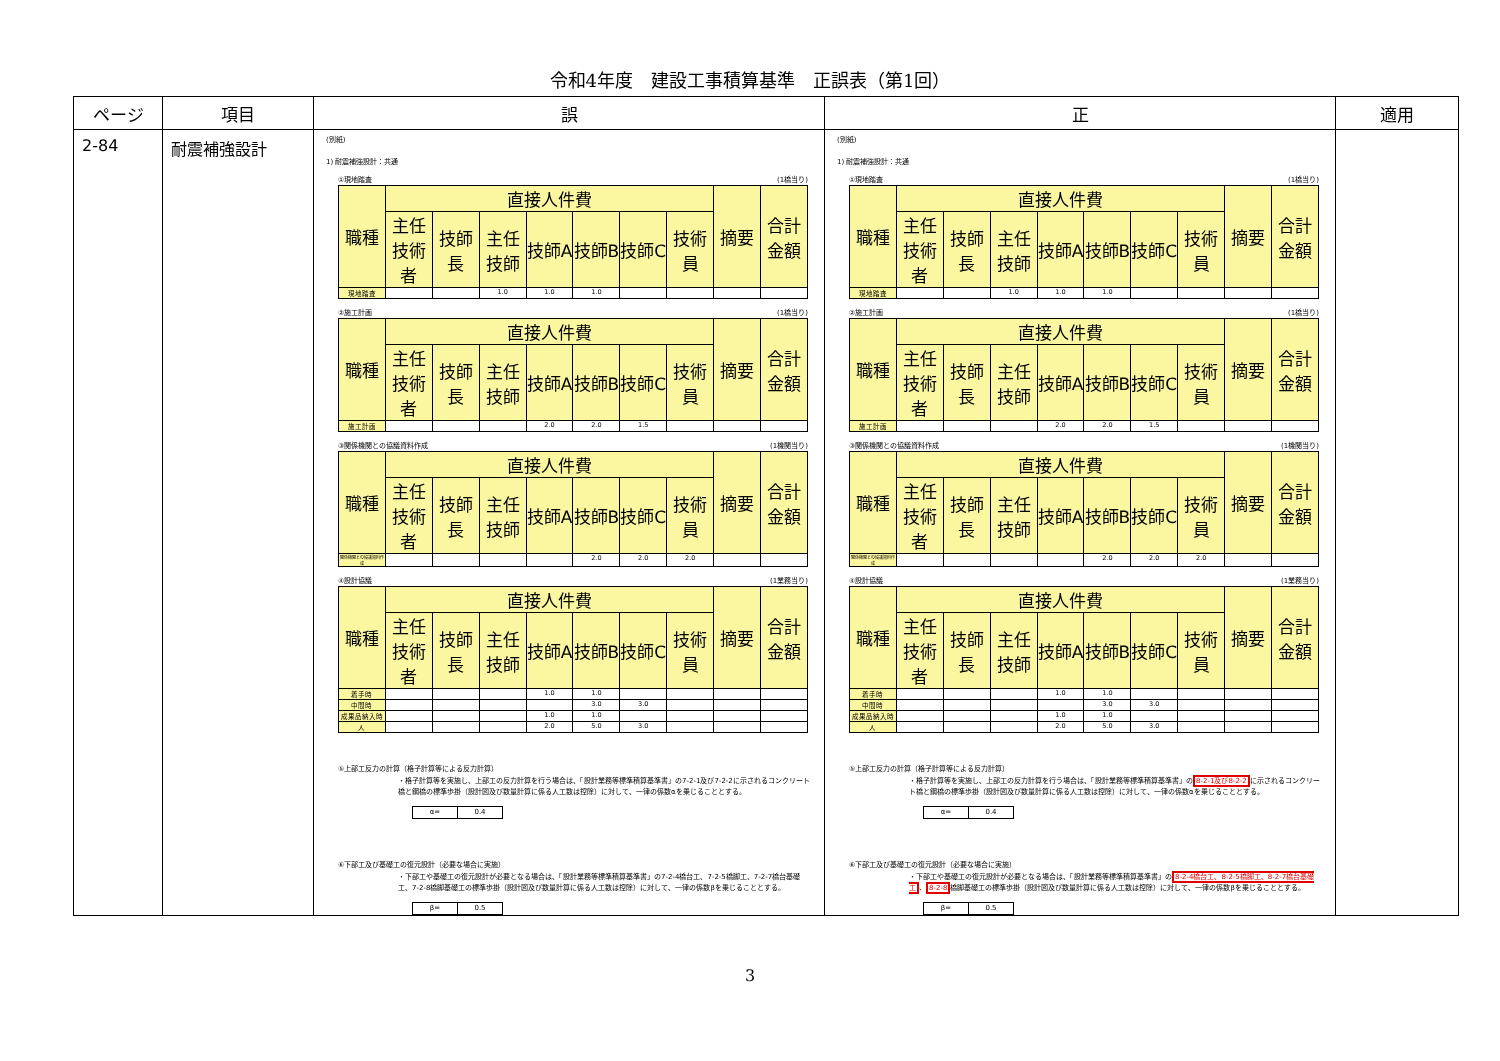令和4年度　建設工事積算基準　正誤表（第1回）
| ページ | 項目 | 誤 | 正 | 適用 |
| --- | --- | --- | --- | --- |
| 2-84 | 耐震補強設計 | (別紙) 1) 耐震補強設計：共通 ①現地踏査 (1橋当り) / 職種 / 直接人件費 / / / / / / / 摘要 / 合計金額 / / --- / --- / --- / --- / --- / --- / --- / --- / --- / --- / / / 主任技術者 / 技師長 / 主任技師 / 技師A / 技師B / 技師C / 技術員 / / / / 現地踏査 / / / 1.0 / 1.0 / 1.0 / / / / / ②施工計画 (1橋当り) / 職種 / 直接人件費 / / / / / / / 摘要 / 合計金額 / / --- / --- / --- / --- / --- / --- / --- / --- / --- / --- / / / 主任技術者 / 技師長 / 主任技師 / 技師A / 技師B / 技師C / 技術員 / / / / 施工計画 / / / / 2.0 / 2.0 / 1.5 / / / / ③関係機関との協議資料作成 (1機関当り) / 職種 / 直接人件費 / / / / / / / 摘要 / 合計金額 / / --- / --- / --- / --- / --- / --- / --- / --- / --- / --- / / / 主任技術者 / 技師長 / 主任技師 / 技師A / 技師B / 技師C / 技術員 / / / / 関係機関との協議資料作成 / / / / / 2.0 / 2.0 / 2.0 / / / ④設計協議 (1業務当り) / 職種 / 直接人件費 / / / / / / / 摘要 / 合計金額 / / --- / --- / --- / --- / --- / --- / --- / --- / --- / --- / / / 主任技術者 / 技師長 / 主任技師 / 技師A / 技師B / 技師C / 技術員 / / / / 着手時 / / / / 1.0 / 1.0 / / / / / / 中間時 / / / / / 3.0 / 3.0 / / / / / 成果品納入時 / / / / 1.0 / 1.0 / / / / / / 人 / / / / 2.0 / 5.0 / 3.0 / / / / ⑤上部工反力の計算（格子計算等による反力計算） ・格子計算等を実施し、上部工の反力計算を行う場合は、「設計業務等標準積算基準書」の7-2-1及び7-2-2に示されるコンクリート橋と鋼橋の標準歩掛（設計図及び数量計算に係る人工数は控除）に対して、一律の係数αを乗じることとする。 / α= / 0.4 / ⑥下部工及び基礎工の復元設計（必要な場合に実施） ・下部工や基礎工の復元設計が必要となる場合は、「設計業務等標準積算基準書」の7-2-4橋台工、7-2-5橋脚工、7-2-7橋台基礎工、7-2-8橋脚基礎工の標準歩掛（設計図及び数量計算に係る人工数は控除）に対して、一律の係数βを乗じることとする。 / β= / 0.5 / | (別紙) 1) 耐震補強設計：共通 ①現地踏査 (1橋当り) / 職種 / 直接人件費 / / / / / / / 摘要 / 合計金額 / / --- / --- / --- / --- / --- / --- / --- / --- / --- / --- / / / 主任技術者 / 技師長 / 主任技師 / 技師A / 技師B / 技師C / 技術員 / / / / 現地踏査 / / / 1.0 / 1.0 / 1.0 / / / / / ②施工計画 (1橋当り) / 職種 / 直接人件費 / / / / / / / 摘要 / 合計金額 / / --- / --- / --- / --- / --- / --- / --- / --- / --- / --- / / / 主任技術者 / 技師長 / 主任技師 / 技師A / 技師B / 技師C / 技術員 / / / / 施工計画 / / / / 2.0 / 2.0 / 1.5 / / / / ③関係機関との協議資料作成 (1機関当り) / 職種 / 直接人件費 / / / / / / / 摘要 / 合計金額 / / --- / --- / --- / --- / --- / --- / --- / --- / --- / --- / / / 主任技術者 / 技師長 / 主任技師 / 技師A / 技師B / 技師C / 技術員 / / / / 関係機関との協議資料作成 / / / / / 2.0 / 2.0 / 2.0 / / / ④設計協議 (1業務当り) / 職種 / 直接人件費 / / / / / / / 摘要 / 合計金額 / / --- / --- / --- / --- / --- / --- / --- / --- / --- / --- / / / 主任技術者 / 技師長 / 主任技師 / 技師A / 技師B / 技師C / 技術員 / / / / 着手時 / / / / 1.0 / 1.0 / / / / / / 中間時 / / / / / 3.0 / 3.0 / / / / / 成果品納入時 / / / / 1.0 / 1.0 / / / / / / 人 / / / / 2.0 / 5.0 / 3.0 / / / / ⑤上部工反力の計算（格子計算等による反力計算） ・格子計算等を実施し、上部工の反力計算を行う場合は、「設計業務等標準積算基準書」の 8-2-1及び8-2-2 に示されるコンクリート橋と鋼橋の標準歩掛（設計図及び数量計算に係る人工数は控除）に対して、一律の係数αを乗じることとする。 / α= / 0.4 / ⑥下部工及び基礎工の復元設計（必要な場合に実施） ・下部工や基礎工の復元設計が必要となる場合は、「設計業務等標準積算基準書」の 8-2-4橋台工、8-2-5橋脚工、8-2-7橋台基礎工 、 8-2-8 橋脚基礎工の標準歩掛（設計図及び数量計算に係る人工数は控除）に対して、一律の係数βを乗じることとする。 / β= / 0.5 / | |
3